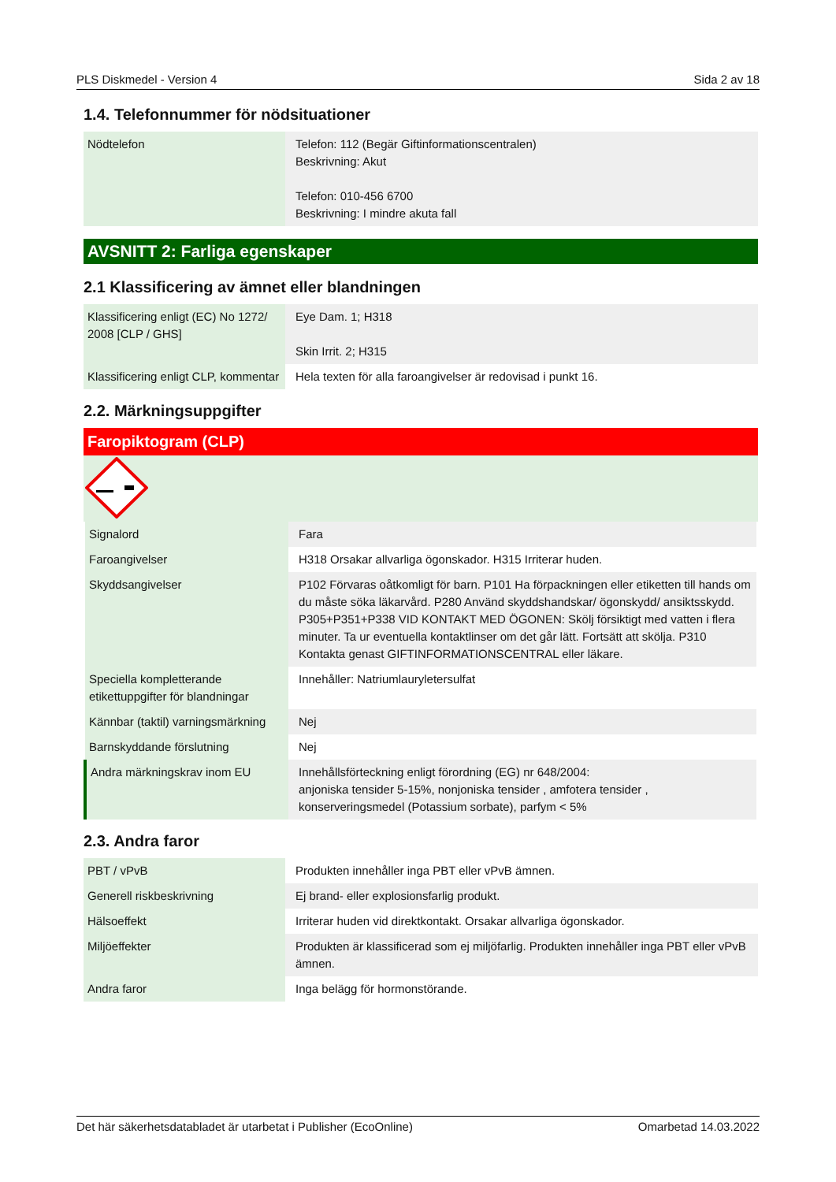PLS Diskmedel - Version 4 Sida 2 av 18
1.4. Telefonnummer för nödsituationer
| Nödtelefon | Telefon: 112 (Begär Giftinformationscentralen) Beskrivning: Akut Telefon: 010-456 6700 Beskrivning: I mindre akuta fall |
AVSNITT 2: Farliga egenskaper
2.1 Klassificering av ämnet eller blandningen
| Klassificering enligt (EC) No 1272/ 2008 [CLP / GHS] | Eye Dam. 1; H318 Skin Irrit. 2; H315 |
| Klassificering enligt CLP, kommentar | Hela texten för alla faroangivelser är redovisad i punkt 16. |
2.2. Märkningsuppgifter
Faropiktogram (CLP)
| Signalord | Fara |
| Faroangivelser | H318 Orsakar allvarliga ögonskador. H315 Irriterar huden. |
| Skyddsangivelser | P102 Förvaras oåtkomligt för barn. P101 Ha förpackningen eller etiketten till hands om du måste söka läkarvård. P280 Använd skyddshandskar/ ögonskydd/ ansiktsskydd. P305+P351+P338 VID KONTAKT MED ÖGONEN: Skölj försiktigt med vatten i flera minuter. Ta ur eventuella kontaktlinser om det går lätt. Fortsätt att skölja. P310 Kontakta genast GIFTINFORMATIONSCENTRAL eller läkare. |
| Speciella kompletterande etikettuppgifter för blandningar | Innehåller: Natriumlauryletersulfat |
| Kännbar (taktil) varningsmärkning | Nej |
| Barnskyddande förslutning | Nej |
| Andra märkningskrav inom EU | Innehållsförteckning enligt förordning (EG) nr 648/2004: anjoniska tensider 5-15%, nonjoniska tensider , amfotera tensider , konserveringsmedel (Potassium sorbate), parfym < 5% |
2.3. Andra faror
| PBT / vPvB | Produkten innehåller inga PBT eller vPvB ämnen. |
| Generell riskbeskrivning | Ej brand- eller explosionsfarlig produkt. |
| Hälsoeffekt | Irriterar huden vid direktkontakt. Orsakar allvarliga ögonskador. |
| Miljöeffekter | Produkten är klassificerad som ej miljöfarlig. Produkten innehåller inga PBT eller vPvB ämnen. |
| Andra faror | Inga belägg för hormonstörande. |
Det här säkerhetsdatabladet är utarbetat i Publisher (EcoOnline) Omarbetad 14.03.2022